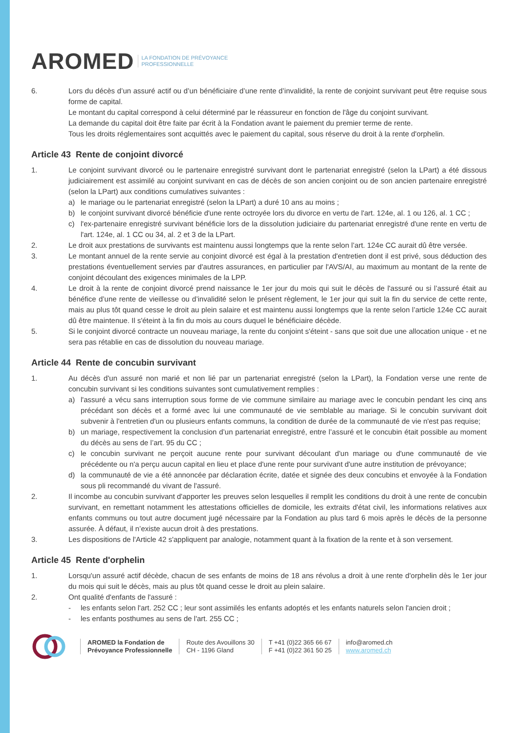AROMED LA FONDATION DE PRÉVOYANCE
PROFESSIONNELLE
6. Lors du décès d’un assuré actif ou d’un bénéficiaire d’une rente d’invalidité, la rente de conjoint survivant peut être requise sous forme de capital.
Le montant du capital correspond à celui déterminé par le réassureur en fonction de l'âge du conjoint survivant.
La demande du capital doit être faite par écrit à la Fondation avant le paiement du premier terme de rente.
Tous les droits réglementaires sont acquittés avec le paiement du capital, sous réserve du droit à la rente d'orphelin.
Article 43 Rente de conjoint divorcé
1. Le conjoint survivant divorcé ou le partenaire enregistré survivant dont le partenariat enregistré (selon la LPart) a été dissous judiciairement est assimilé au conjoint survivant en cas de décès de son ancien conjoint ou de son ancien partenaire enregistré (selon la LPart) aux conditions cumulatives suivantes :
a) le mariage ou le partenariat enregistré (selon la LPart) a duré 10 ans au moins ;
b) le conjoint survivant divorcé bénéficie d'une rente octroyée lors du divorce en vertu de l'art. 124e, al. 1 ou 126, al. 1 CC ;
c) l'ex-partenaire enregistré survivant bénéficie lors de la dissolution judiciaire du partenariat enregistré d'une rente en vertu de l'art. 124e, al. 1 CC ou 34, al. 2 et 3 de la LPart.
2. Le droit aux prestations de survivants est maintenu aussi longtemps que la rente selon l’art. 124e CC aurait dû être versée.
3. Le montant annuel de la rente servie au conjoint divorcé est égal à la prestation d'entretien dont il est privé, sous déduction des prestations éventuellement servies par d'autres assurances, en particulier par l'AVS/AI, au maximum au montant de la rente de conjoint découlant des exigences minimales de la LPP.
4. Le droit à la rente de conjoint divorcé prend naissance le 1er jour du mois qui suit le décès de l'assuré ou si l’assuré était au bénéfice d’une rente de vieillesse ou d’invalidité selon le présent règlement, le 1er jour qui suit la fin du service de cette rente, mais au plus tôt quand cesse le droit au plein salaire et est maintenu aussi longtemps que la rente selon l’article 124e CC aurait dû être maintenue. Il s'éteint à la fin du mois au cours duquel le bénéficiaire décède.
5. Si le conjoint divorcé contracte un nouveau mariage, la rente du conjoint s'éteint - sans que soit due une allocation unique - et ne sera pas rétablie en cas de dissolution du nouveau mariage.
Article 44 Rente de concubin survivant
1. Au décès d'un assuré non marié et non lié par un partenariat enregistré (selon la LPart), la Fondation verse une rente de concubin survivant si les conditions suivantes sont cumulativement remplies :
a) l'assuré a vécu sans interruption sous forme de vie commune similaire au mariage avec le concubin pendant les cinq ans précédant son décès et a formé avec lui une communauté de vie semblable au mariage. Si le concubin survivant doit subvenir à l'entretien d'un ou plusieurs enfants communs, la condition de durée de la communauté de vie n'est pas requise;
b) un mariage, respectivement la conclusion d’un partenariat enregistré, entre l’assuré et le concubin était possible au moment du décès au sens de l’art. 95 du CC ;
c) le concubin survivant ne perçoit aucune rente pour survivant découlant d'un mariage ou d'une communauté de vie précédente ou n'a perçu aucun capital en lieu et place d'une rente pour survivant d'une autre institution de prévoyance;
d) la communauté de vie a été annoncée par déclaration écrite, datée et signée des deux concubins et envoyée à la Fondation sous pli recommandé du vivant de l'assuré.
2. Il incombe au concubin survivant d'apporter les preuves selon lesquelles il remplit les conditions du droit à une rente de concubin survivant, en remettant notamment les attestations officielles de domicile, les extraits d'état civil, les informations relatives aux enfants communs ou tout autre document jugé nécessaire par la Fondation au plus tard 6 mois après le décès de la personne assurée. À défaut, il n’existe aucun droit à des prestations.
3. Les dispositions de l'Article 42 s'appliquent par analogie, notamment quant à la fixation de la rente et à son versement.
Article 45 Rente d'orphelin
1. Lorsqu'un assuré actif décède, chacun de ses enfants de moins de 18 ans révolus a droit à une rente d'orphelin dès le 1er jour du mois qui suit le décès, mais au plus tôt quand cesse le droit au plein salaire.
2. Ont qualité d'enfants de l'assuré :
- les enfants selon l'art. 252 CC ; leur sont assimilés les enfants adoptés et les enfants naturels selon l'ancien droit ;
- les enfants posthumes au sens de l'art. 255 CC ;
AROMED la Fondation de
Prévoyance Professionnelle
Route des Avouillons 30
CH - 1196 Gland
T +41 (0)22 365 66 67
F +41 (0)22 361 50 25
info@aromed.ch
www.aromed.ch